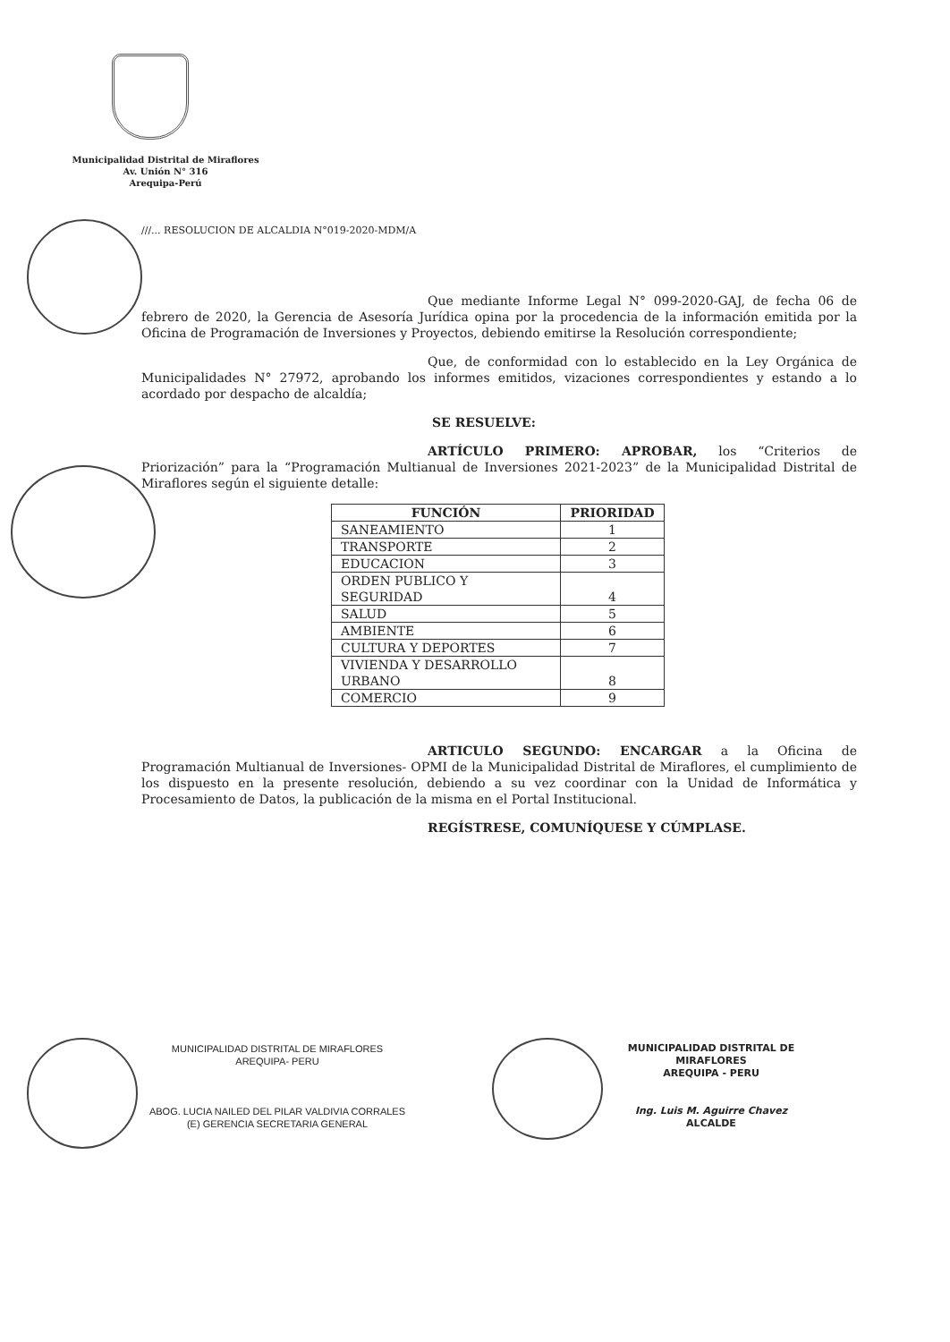Municipalidad Distrital de Miraflores
Av. Unión N° 316
Arequipa-Perú
///... RESOLUCION DE ALCALDIA N°019-2020-MDM/A
Que mediante Informe Legal N° 099-2020-GAJ, de fecha 06 de febrero de 2020, la Gerencia de Asesoría Jurídica opina por la procedencia de la información emitida por la Oficina de Programación de Inversiones y Proyectos, debiendo emitirse la Resolución correspondiente;
Que, de conformidad con lo establecido en la Ley Orgánica de Municipalidades N° 27972, aprobando los informes emitidos, vizaciones correspondientes y estando a lo acordado por despacho de alcaldía;
SE RESUELVE:
ARTÍCULO PRIMERO: APROBAR, los “Criterios de Priorización” para la “Programación Multianual de Inversiones 2021-2023” de la Municipalidad Distrital de Miraflores según el siguiente detalle:
| FUNCIÓN | PRIORIDAD |
| --- | --- |
| SANEAMIENTO | 1 |
| TRANSPORTE | 2 |
| EDUCACION | 3 |
| ORDEN PUBLICO Y SEGURIDAD | 4 |
| SALUD | 5 |
| AMBIENTE | 6 |
| CULTURA Y DEPORTES | 7 |
| VIVIENDA Y DESARROLLO URBANO | 8 |
| COMERCIO | 9 |
ARTICULO SEGUNDO: ENCARGAR a la Oficina de Programación Multianual de Inversiones- OPMI de la Municipalidad Distrital de Miraflores, el cumplimiento de los dispuesto en la presente resolución, debiendo a su vez coordinar con la Unidad de Informática y Procesamiento de Datos, la publicación de la misma en el Portal Institucional.
REGÍSTRESE, COMUNÍQUESE Y CÚMPLASE.
MUNICIPALIDAD DISTRITAL DE MIRAFLORES
AREQUIPA- PERU
ABOG. LUCIA NAILED DEL PILAR VALDIVIA CORRALES
(E) GERENCIA SECRETARIA GENERAL
MUNICIPALIDAD DISTRITAL DE MIRAFLORES
AREQUIPA - PERU
Ing. Luis M. Aguirre Chavez
ALCALDE